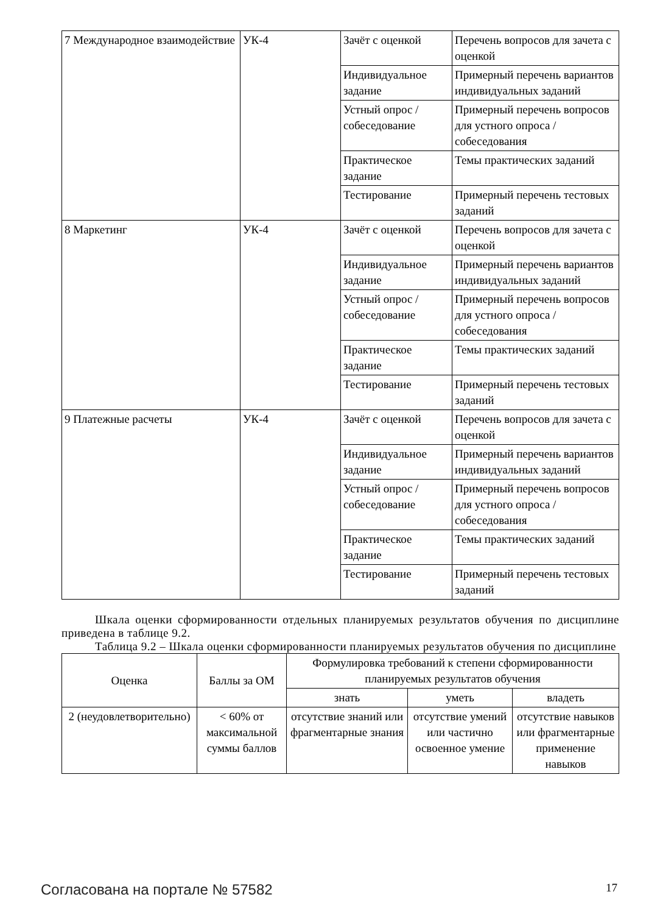| 7 Международное взаимодействие | УК-4 | Зачёт с оценкой | Перечень вопросов для зачета с оценкой |
| | | Индивидуальное задание | Примерный перечень вариантов индивидуальных заданий |
| | | Устный опрос / собеседование | Примерный перечень вопросов для устного опроса / собеседования |
| | | Практическое задание | Темы практических заданий |
| | | Тестирование | Примерный перечень тестовых заданий |
| 8 Маркетинг | УК-4 | Зачёт с оценкой | Перечень вопросов для зачета с оценкой |
| | | Индивидуальное задание | Примерный перечень вариантов индивидуальных заданий |
| | | Устный опрос / собеседование | Примерный перечень вопросов для устного опроса / собеседования |
| | | Практическое задание | Темы практических заданий |
| | | Тестирование | Примерный перечень тестовых заданий |
| 9 Платежные расчеты | УК-4 | Зачёт с оценкой | Перечень вопросов для зачета с оценкой |
| | | Индивидуальное задание | Примерный перечень вариантов индивидуальных заданий |
| | | Устный опрос / собеседование | Примерный перечень вопросов для устного опроса / собеседования |
| | | Практическое задание | Темы практических заданий |
| | | Тестирование | Примерный перечень тестовых заданий |
Шкала оценки сформированности отдельных планируемых результатов обучения по дисциплине приведена в таблице 9.2.
Таблица 9.2 – Шкала оценки сформированности планируемых результатов обучения по дисциплине
| Оценка | Баллы за ОМ | Формулировка требований к степени сформированности планируемых результатов обучения | | |
| --- | --- | --- | --- | --- |
| | | знать | уметь | владеть |
| 2 (неудовлетворительно) | < 60% от максимальной суммы баллов | отсутствие знаний или фрагментарные знания | отсутствие умений или частично освоенное умение | отсутствие навыков или фрагментарные применение навыков |
Согласована на портале № 57582 17